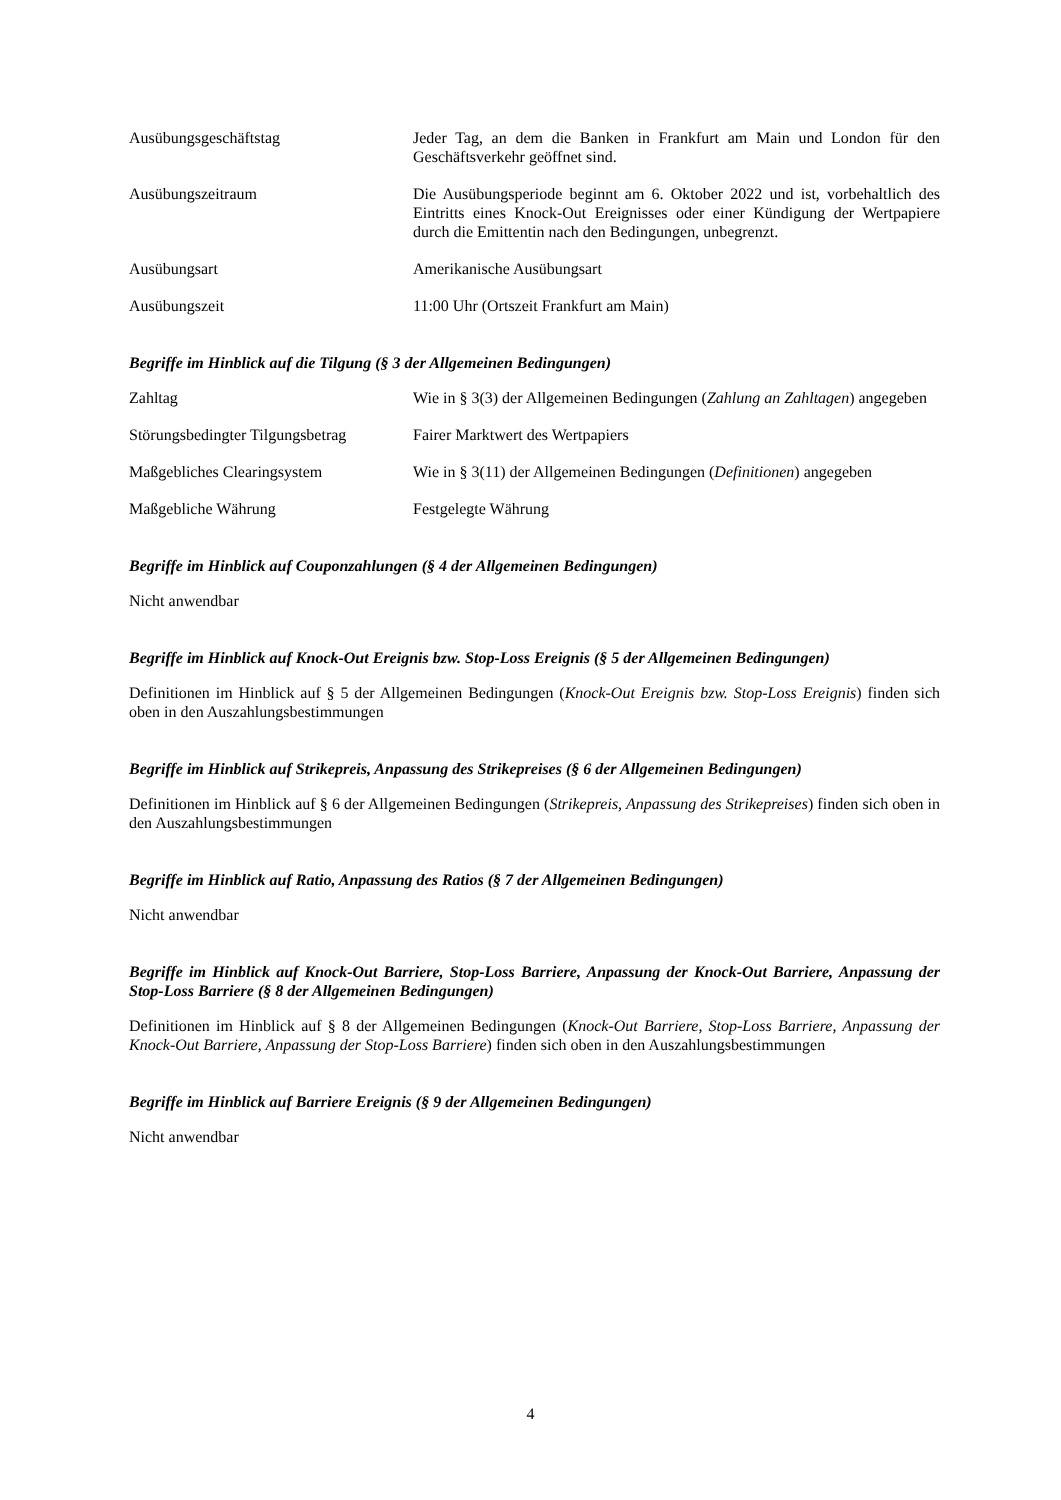Ausübungsgeschäftstag Jeder Tag, an dem die Banken in Frankfurt am Main und London für den Geschäftsverkehr geöffnet sind.
Ausübungszeitraum Die Ausübungsperiode beginnt am 6. Oktober 2022 und ist, vorbehaltlich des Eintritts eines Knock-Out Ereignisses oder einer Kündigung der Wertpapiere durch die Emittentin nach den Bedingungen, unbegrenzt.
Ausübungsart Amerikanische Ausübungsart
Ausübungszeit 11:00 Uhr (Ortszeit Frankfurt am Main)
Begriffe im Hinblick auf die Tilgung (§ 3 der Allgemeinen Bedingungen)
Zahltag Wie in § 3(3) der Allgemeinen Bedingungen (Zahlung an Zahltagen) angegeben
Störungsbedingter Tilgungsbetrag
Fairer Marktwert des Wertpapiers
Maßgebliches Clearingsystem Wie in § 3(11) der Allgemeinen Bedingungen (Definitionen) angegeben
Maßgebliche Währung Festgelegte Währung
Begriffe im Hinblick auf Couponzahlungen (§ 4 der Allgemeinen Bedingungen)
Nicht anwendbar
Begriffe im Hinblick auf Knock-Out Ereignis bzw. Stop-Loss Ereignis (§ 5 der Allgemeinen Bedingungen)
Definitionen im Hinblick auf § 5 der Allgemeinen Bedingungen (Knock-Out Ereignis bzw. Stop-Loss Ereignis) finden sich oben in den Auszahlungsbestimmungen
Begriffe im Hinblick auf Strikepreis, Anpassung des Strikepreises (§ 6 der Allgemeinen Bedingungen)
Definitionen im Hinblick auf § 6 der Allgemeinen Bedingungen (Strikepreis, Anpassung des Strikepreises) finden sich oben in den Auszahlungsbestimmungen
Begriffe im Hinblick auf Ratio, Anpassung des Ratios (§ 7 der Allgemeinen Bedingungen)
Nicht anwendbar
Begriffe im Hinblick auf Knock-Out Barriere, Stop-Loss Barriere, Anpassung der Knock-Out Barriere, Anpassung der Stop-Loss Barriere (§ 8 der Allgemeinen Bedingungen)
Definitionen im Hinblick auf § 8 der Allgemeinen Bedingungen (Knock-Out Barriere, Stop-Loss Barriere, Anpassung der Knock-Out Barriere, Anpassung der Stop-Loss Barriere) finden sich oben in den Auszahlungsbestimmungen
Begriffe im Hinblick auf Barriere Ereignis (§ 9 der Allgemeinen Bedingungen)
Nicht anwendbar
4